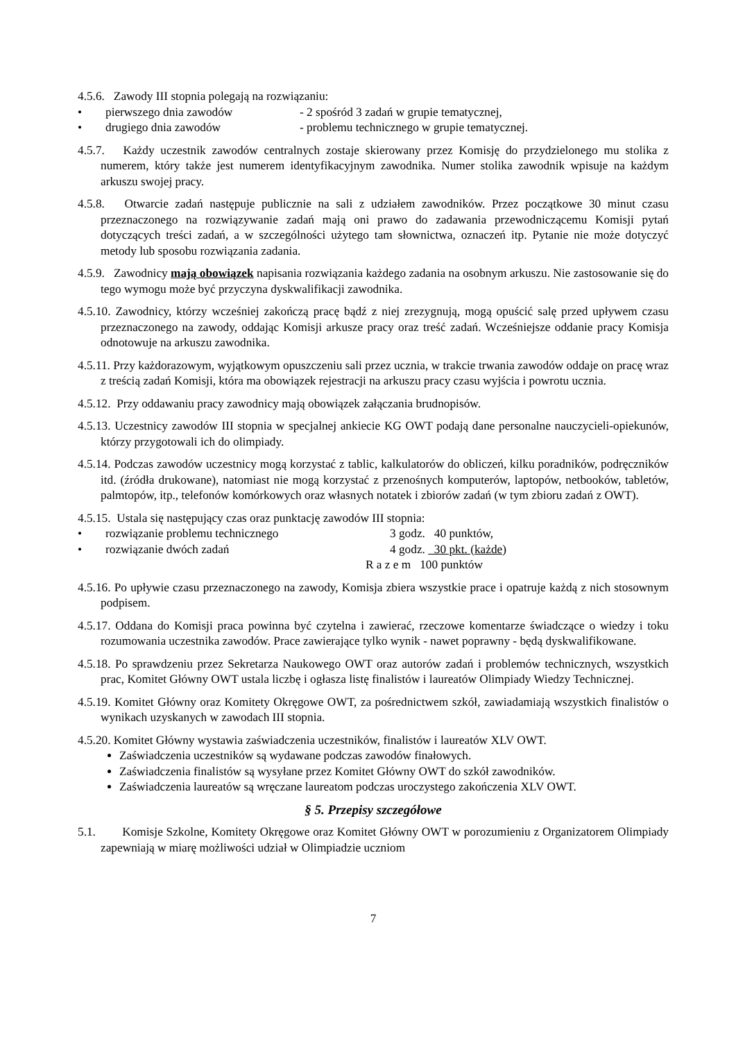4.5.6. Zawody III stopnia polegają na rozwiązaniu:
• pierwszego dnia zawodów - 2 spośród 3 zadań w grupie tematycznej,
• drugiego dnia zawodów - problemu technicznego w grupie tematycznej.
4.5.7. Każdy uczestnik zawodów centralnych zostaje skierowany przez Komisję do przydzielonego mu stolika z numerem, który także jest numerem identyfikacyjnym zawodnika. Numer stolika zawodnik wpisuje na każdym arkuszu swojej pracy.
4.5.8. Otwarcie zadań następuje publicznie na sali z udziałem zawodników. Przez początkowe 30 minut czasu przeznaczonego na rozwiązywanie zadań mają oni prawo do zadawania przewodniczącemu Komisji pytań dotyczących treści zadań, a w szczególności użytego tam słownictwa, oznaczeń itp. Pytanie nie może dotyczyć metody lub sposobu rozwiązania zadania.
4.5.9. Zawodnicy mają obowiązek napisania rozwiązania każdego zadania na osobnym arkuszu. Nie zastosowanie się do tego wymogu może być przyczyna dyskwalifikacji zawodnika.
4.5.10. Zawodnicy, którzy wcześniej zakończą pracę bądź z niej zrezygnują, mogą opuścić salę przed upływem czasu przeznaczonego na zawody, oddając Komisji arkusze pracy oraz treść zadań. Wcześniejsze oddanie pracy Komisja odnotowuje na arkuszu zawodnika.
4.5.11. Przy każdorazowym, wyjątkowym opuszczeniu sali przez ucznia, w trakcie trwania zawodów oddaje on pracę wraz z treścią zadań Komisji, która ma obowiązek rejestracji na arkuszu pracy czasu wyjścia i powrotu ucznia.
4.5.12. Przy oddawaniu pracy zawodnicy mają obowiązek załączania brudnopisów.
4.5.13. Uczestnicy zawodów III stopnia w specjalnej ankiecie KG OWT podają dane personalne nauczycieli-opiekunów, którzy przygotowali ich do olimpiady.
4.5.14. Podczas zawodów uczestnicy mogą korzystać z tablic, kalkulatorów do obliczeń, kilku poradników, podręczników itd. (źródła drukowane), natomiast nie mogą korzystać z przenośnych komputerów, laptopów, netbooków, tabletów, palmtopów, itp., telefonów komórkowych oraz własnych notatek i zbiorów zadań (w tym zbioru zadań z OWT).
4.5.15. Ustala się następujący czas oraz punktację zawodów III stopnia:
• rozwiązanie problemu technicznego 3 godz. 40 punktów,
• rozwiązanie dwóch zadań 4 godz. 30 pkt. (każde)
R a z e m 100 punktów
4.5.16. Po upływie czasu przeznaczonego na zawody, Komisja zbiera wszystkie prace i opatruje każdą z nich stosownym podpisem.
4.5.17. Oddana do Komisji praca powinna być czytelna i zawierać, rzeczowe komentarze świadczące o wiedzy i toku rozumowania uczestnika zawodów. Prace zawierające tylko wynik - nawet poprawny - będą dyskwalifikowane.
4.5.18. Po sprawdzeniu przez Sekretarza Naukowego OWT oraz autorów zadań i problemów technicznych, wszystkich prac, Komitet Główny OWT ustala liczbę i ogłasza listę finalistów i laureatów Olimpiady Wiedzy Technicznej.
4.5.19. Komitet Główny oraz Komitety Okręgowe OWT, za pośrednictwem szkół, zawiadamiają wszystkich finalistów o wynikach uzyskanych w zawodach III stopnia.
4.5.20. Komitet Główny wystawia zaświadczenia uczestników, finalistów i laureatów XLV OWT.
Zaświadczenia uczestników są wydawane podczas zawodów finałowych.
Zaświadczenia finalistów są wysyłane przez Komitet Główny OWT do szkół zawodników.
Zaświadczenia laureatów są wręczane laureatom podczas uroczystego zakończenia XLV OWT.
§ 5. Przepisy szczegółowe
5.1. Komisje Szkolne, Komitety Okręgowe oraz Komitet Główny OWT w porozumieniu z Organizatorem Olimpiady zapewniają w miarę możliwości udział w Olimpiadzie uczniom
7